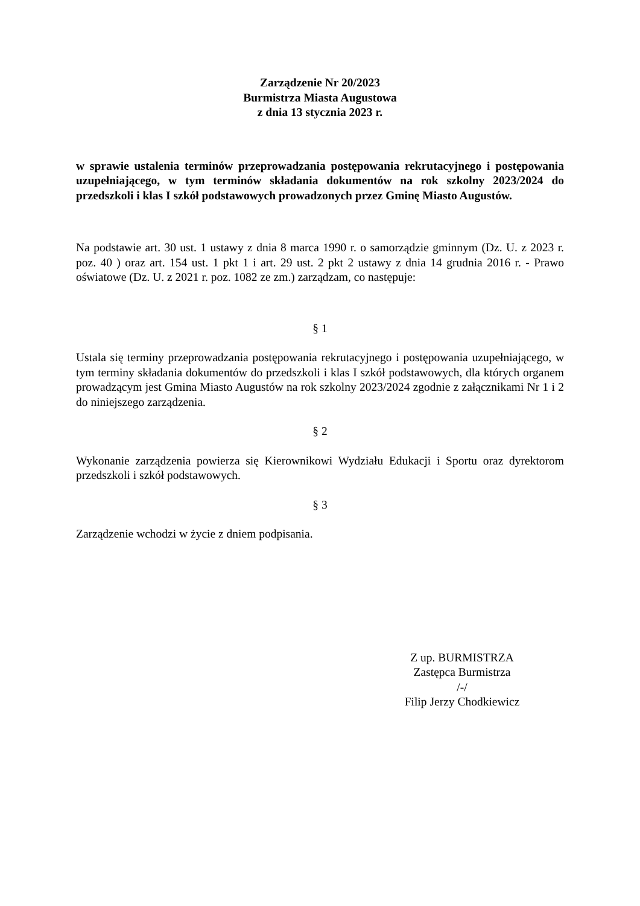Zarządzenie Nr 20/2023
Burmistrza Miasta Augustowa
z dnia 13 stycznia 2023 r.
w sprawie ustalenia terminów przeprowadzania postępowania rekrutacyjnego i postępowania uzupełniającego, w tym terminów składania dokumentów na rok szkolny 2023/2024 do przedszkoli i klas I szkół podstawowych prowadzonych przez Gminę Miasto Augustów.
Na podstawie art. 30 ust. 1 ustawy z dnia 8 marca 1990 r. o samorządzie gminnym (Dz. U. z 2023 r. poz. 40 ) oraz art. 154 ust. 1 pkt 1 i art. 29 ust. 2 pkt 2 ustawy z dnia 14 grudnia 2016 r. - Prawo oświatowe (Dz. U. z 2021 r. poz. 1082 ze zm.) zarządzam, co następuje:
§ 1
Ustala się terminy przeprowadzania postępowania rekrutacyjnego i postępowania uzupełniającego, w tym terminy składania dokumentów do przedszkoli i klas I szkół podstawowych, dla których organem prowadzącym jest Gmina Miasto Augustów na rok szkolny 2023/2024 zgodnie z załącznikami Nr 1 i 2 do niniejszego zarządzenia.
§ 2
Wykonanie zarządzenia powierza się Kierownikowi Wydziału Edukacji i Sportu oraz dyrektorom przedszkoli i szkół podstawowych.
§ 3
Zarządzenie wchodzi w życie z dniem podpisania.
Z up. BURMISTRZA
Zastępca Burmistrza
/-/
Filip Jerzy Chodkiewicz